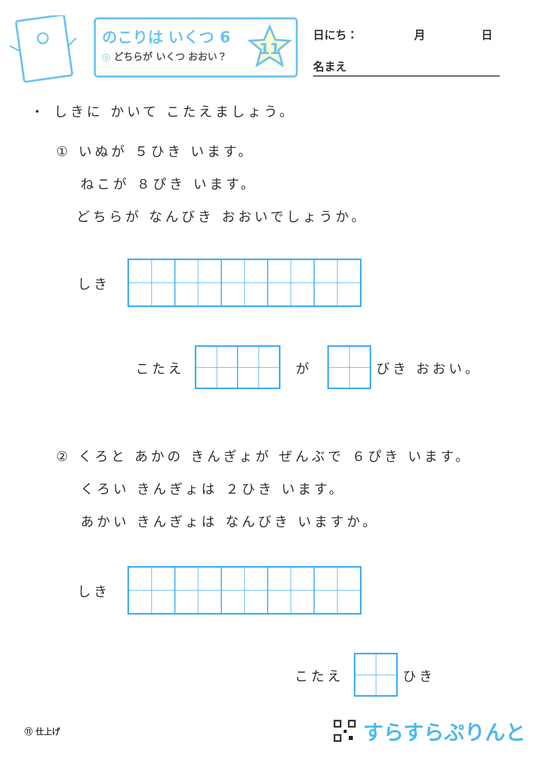のこりは いくつ 6
◎ どちらが いくつ おおい？
11
日にち：　　　　　月　　　　　日
名まえ
・ しきに かいて こたえましょう。
① いぬが ５ひき います。
ねこが ８ぴき います。
どちらが なんびき おおいでしょうか。
しき
こたえ が びき おおい。
② くろと あかの きんぎょが ぜんぶで ６ぴき います。
くろい きんぎょは ２ひき います。
あかい きんぎょは なんびき いますか。
しき
こたえ ひき
⑪ 仕上げ
すらすらぷりんと